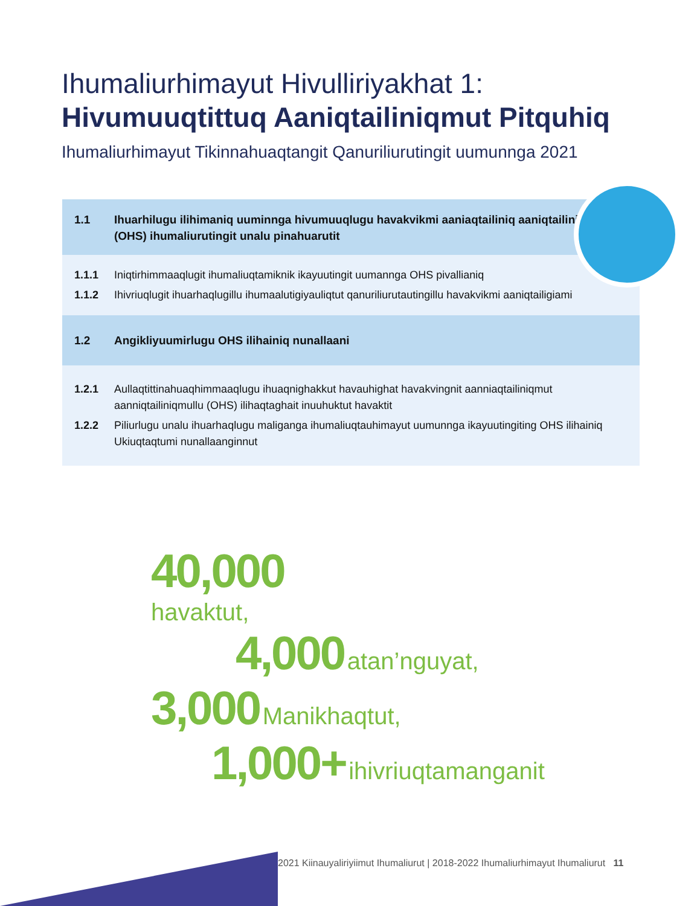Ihumaliurhimayut Hivulliriyakhat 1:
Hivumuuqtittuq Aaniqtailiniqmut Pitquhiq
Ihumaliurhimayut Tikinnahuaqtangit Qanuriliurutingit uumunnga 2021
1.1 Ihuarhilugu ilihimaniq uuminnga hivumuuqlugu havakvikmi aaniaqtailiniq aaniqtailiniqlu (OHS) ihumaliurutingit unalu pinahuarutit
1.1.1 Iniqtirhimmaaqlugit ihumaliuqtamiknik ikayuutingit uumannga OHS pivallianiq
1.1.2 Ihivriuqlugit ihuarhaqlugillu ihumaalutigiyauliqtut qanuriliurutautingillu havakvikmi aaniqtailigiami
1.2 Angikliyuumirlugu OHS ilihainiq nunallaani
1.2.1 Aullaqtittinahuaqhimmaaqlugu ihuaqnighakkut havauhighat havakvingnit aanniaqtailiniqmut aanniqtailiniqmullu (OHS) ilihaqtaghait inuuhuktut havaktit
1.2.2 Piliurlugu unalu ihuarhaqlugu maliganga ihumaliuqtauhimayut uumunnga ikayuutingiting OHS ilihainiq Ukiuqtaqtumi nunallaanginnut
40,000
havaktut,
4,000 atan’nguyat,
3,000 Manikhaqtut,
1,000+ ihivriuqtamanganit
2021 Kiinauyaliriyiimut Ihumaliurut | 2018-2022 Ihumaliurhimayut Ihumaliurut 11